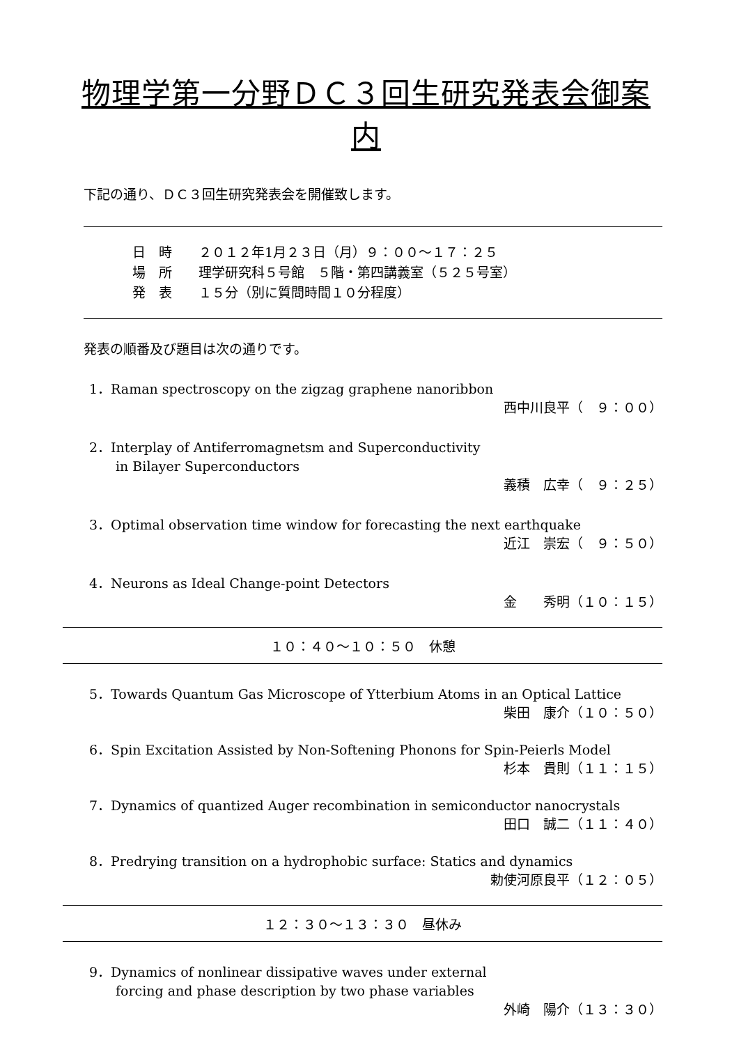物理学第一分野ＤＣ３回生研究発表会御案内
下記の通り、ＤＣ３回生研究発表会を開催致します。
日　時　　２０１２年1月２３日（月）９：００～１７：２５
場　所　　理学研究科５号館　５階・第四講義室（５２５号室）
発　表　　１５分（別に質問時間１０分程度）
発表の順番及び題目は次の通りです。
1．Raman spectroscopy on the zigzag graphene nanoribbon
西中川良平（　９：００）
2．Interplay of Antiferromagnetsm and Superconductivity
　　in Bilayer Superconductors
義積　広幸（　９：２５）
3．Optimal observation time window for forecasting the next earthquake
近江　崇宏（　９：５０）
4．Neurons as Ideal Change-point Detectors
金　　秀明（１０：１５）
１０：４０～１０：５０　休憩
5．Towards Quantum Gas Microscope of Ytterbium Atoms in an Optical Lattice
柴田　康介（１０：５０）
6．Spin Excitation Assisted by Non-Softening Phonons for Spin-Peierls Model
杉本　貴則（１１：１５）
7．Dynamics of quantized Auger recombination in semiconductor nanocrystals
田口　誠二（１１：４０）
8．Predrying transition on a hydrophobic surface: Statics and dynamics
勅使河原良平（１２：０５）
１２：３０～１３：３０　昼休み
9．Dynamics of nonlinear dissipative waves under external
　　forcing and phase description by two phase variables
外崎　陽介（１３：３０）